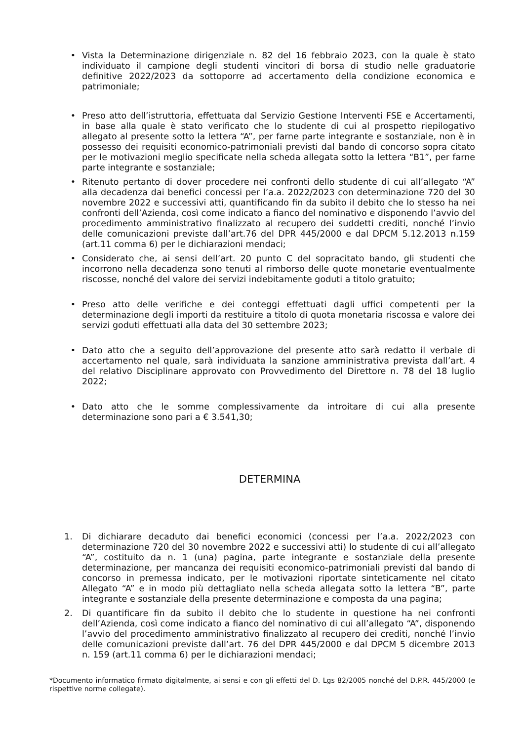• Vista la Determinazione dirigenziale n. 82 del 16 febbraio 2023, con la quale è stato individuato il campione degli studenti vincitori di borsa di studio nelle graduatorie definitive 2022/2023 da sottoporre ad accertamento della condizione economica e patrimoniale;
• Preso atto dell’istruttoria, effettuata dal Servizio Gestione Interventi FSE e Accertamenti, in base alla quale è stato verificato che lo studente di cui al prospetto riepilogativo allegato al presente sotto la lettera “A”, per farne parte integrante e sostanziale, non è in possesso dei requisiti economico-patrimoniali previsti dal bando di concorso sopra citato per le motivazioni meglio specificate nella scheda allegata sotto la lettera “B1”, per farne parte integrante e sostanziale;
• Ritenuto pertanto di dover procedere nei confronti dello studente di cui all’allegato “A” alla decadenza dai benefici concessi per l’a.a. 2022/2023 con determinazione 720 del 30 novembre 2022 e successivi atti, quantificando fin da subito il debito che lo stesso ha nei confronti dell’Azienda, così come indicato a fianco del nominativo e disponendo l’avvio del procedimento amministrativo finalizzato al recupero dei suddetti crediti, nonché l’invio delle comunicazioni previste dall’art.76 del DPR 445/2000 e dal DPCM 5.12.2013 n.159 (art.11 comma 6) per le dichiarazioni mendaci;
• Considerato che, ai sensi dell’art. 20 punto C del sopracitato bando, gli studenti che incorrono nella decadenza sono tenuti al rimborso delle quote monetarie eventualmente riscosse, nonché del valore dei servizi indebitamente goduti a titolo gratuito;
• Preso atto delle verifiche e dei conteggi effettuati dagli uffici competenti per la determinazione degli importi da restituire a titolo di quota monetaria riscossa e valore dei servizi goduti effettuati alla data del 30 settembre 2023;
• Dato atto che a seguito dell’approvazione del presente atto sarà redatto il verbale di accertamento nel quale, sarà individuata la sanzione amministrativa prevista dall’art. 4 del relativo Disciplinare approvato con Provvedimento del Direttore n. 78 del 18 luglio 2022;
• Dato atto che le somme complessivamente da introitare di cui alla presente determinazione sono pari a € 3.541,30;
DETERMINA
1. Di dichiarare decaduto dai benefici economici (concessi per l’a.a. 2022/2023 con determinazione 720 del 30 novembre 2022 e successivi atti) lo studente di cui all’allegato “A”, costituito da n. 1 (una) pagina, parte integrante e sostanziale della presente determinazione, per mancanza dei requisiti economico-patrimoniali previsti dal bando di concorso in premessa indicato, per le motivazioni riportate sinteticamente nel citato Allegato “A” e in modo più dettagliato nella scheda allegata sotto la lettera “B”, parte integrante e sostanziale della presente determinazione e composta da una pagina;
2. Di quantificare fin da subito il debito che lo studente in questione ha nei confronti dell’Azienda, così come indicato a fianco del nominativo di cui all’allegato “A”, disponendo l’avvio del procedimento amministrativo finalizzato al recupero dei crediti, nonché l’invio delle comunicazioni previste dall’art. 76 del DPR 445/2000 e dal DPCM 5 dicembre 2013 n. 159 (art.11 comma 6) per le dichiarazioni mendaci;
*Documento informatico firmato digitalmente, ai sensi e con gli effetti del D. Lgs 82/2005 nonché del D.P.R. 445/2000 (e rispettive norme collegate).